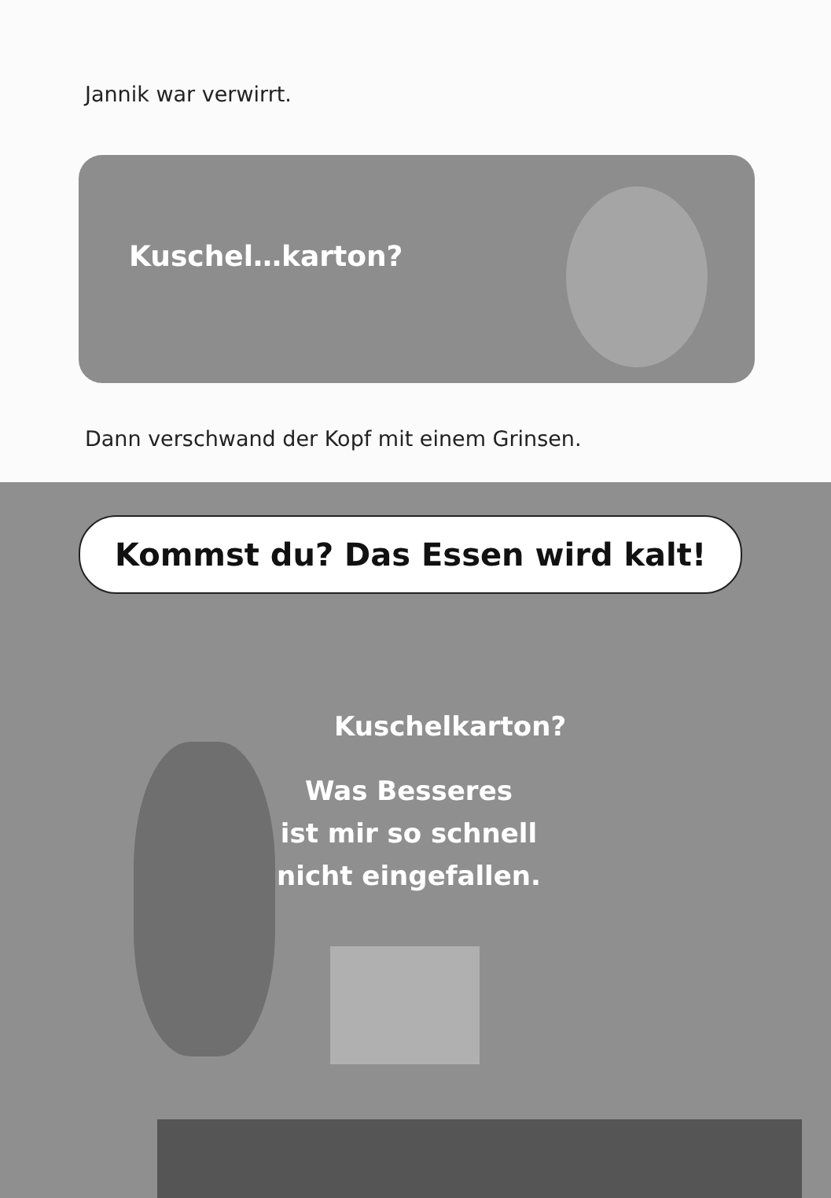Jannik war verwirrt.
Kuschel…karton?
Dann verschwand der Kopf mit einem Grinsen.
Kommst du? Das Essen wird kalt!
Kuschelkarton?
Was Besseres
ist mir so schnell
nicht eingefallen.